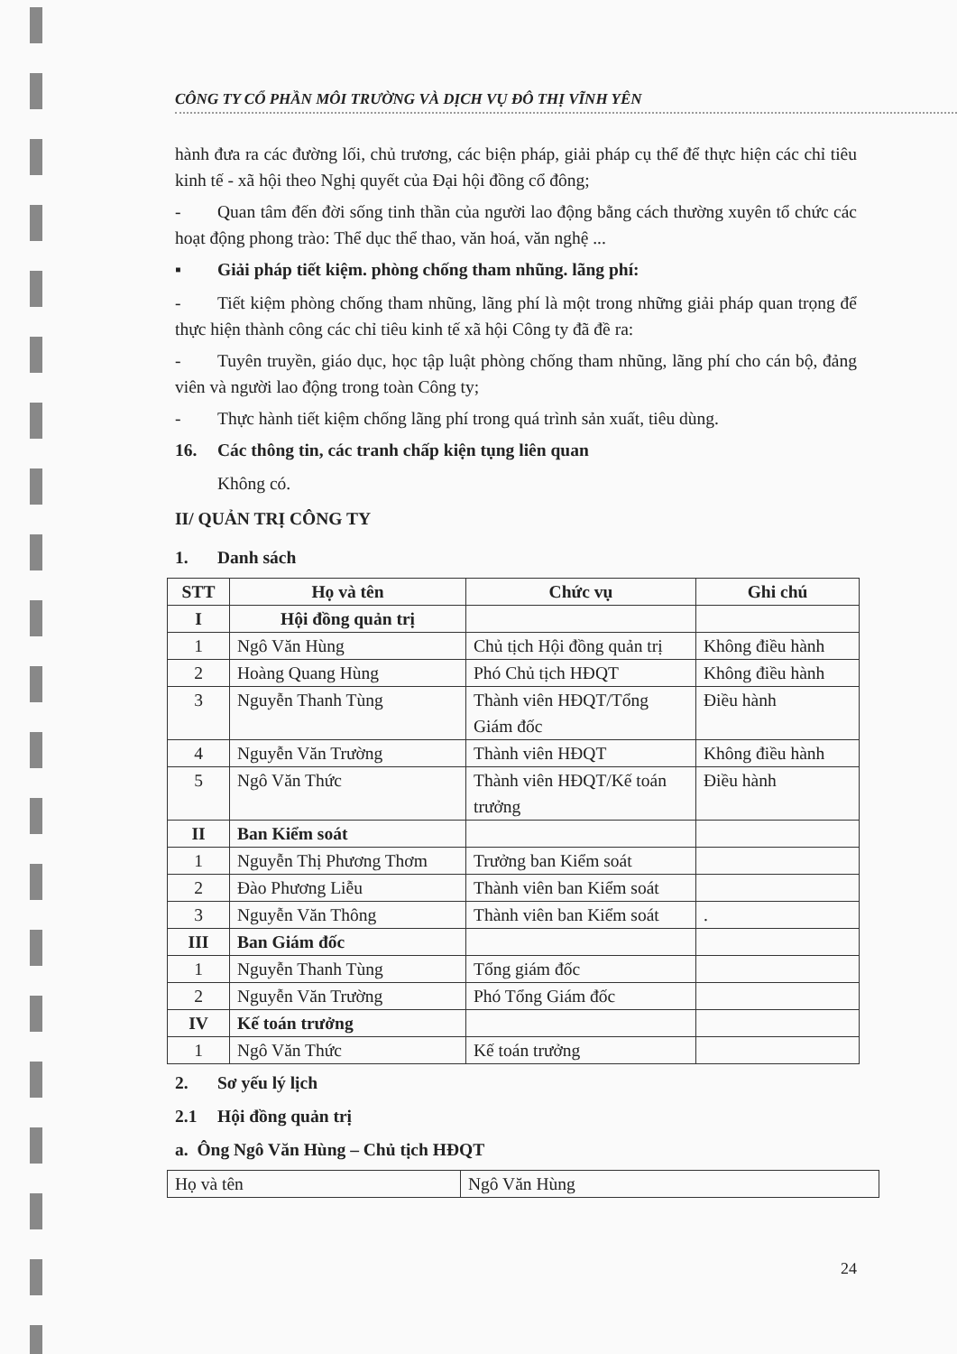CÔNG TY CỔ PHẦN MÔI TRƯỜNG VÀ DỊCH VỤ ĐÔ THỊ VĨNH YÊN
hành đưa ra các đường lối, chủ trương, các biện pháp, giải pháp cụ thể để thực hiện các chỉ tiêu kinh tế - xã hội theo Nghị quyết của Đại hội đồng cổ đông;
- Quan tâm đến đời sống tinh thần của người lao động bằng cách thường xuyên tổ chức các hoạt động phong trào: Thể dục thể thao, văn hoá, văn nghệ ...
▪ Giải pháp tiết kiệm. phòng chống tham nhũng. lãng phí:
- Tiết kiệm phòng chống tham nhũng, lãng phí là một trong những giải pháp quan trọng để thực hiện thành công các chỉ tiêu kinh tế xã hội Công ty đã đề ra:
- Tuyên truyền, giáo dục, học tập luật phòng chống tham nhũng, lãng phí cho cán bộ, đảng viên và người lao động trong toàn Công ty;
- Thực hành tiết kiệm chống lãng phí trong quá trình sản xuất, tiêu dùng.
16. Các thông tin, các tranh chấp kiện tụng liên quan
Không có.
II/ QUẢN TRỊ CÔNG TY
1. Danh sách
| STT | Họ và tên | Chức vụ | Ghi chú |
| --- | --- | --- | --- |
| I | Hội đồng quản trị | | |
| 1 | Ngô Văn Hùng | Chủ tịch Hội đồng quản trị | Không điều hành |
| 2 | Hoàng Quang Hùng | Phó Chủ tịch HĐQT | Không điều hành |
| 3 | Nguyễn Thanh Tùng | Thành viên HĐQT/Tổng Giám đốc | Điều hành |
| 4 | Nguyễn Văn Trường | Thành viên HĐQT | Không điều hành |
| 5 | Ngô Văn Thức | Thành viên HĐQT/Kế toán trưởng | Điều hành |
| II | Ban Kiểm soát | | |
| 1 | Nguyễn Thị Phương Thơm | Trưởng ban Kiểm soát | |
| 2 | Đào Phương Liễu | Thành viên ban Kiểm soát | |
| 3 | Nguyễn Văn Thông | Thành viên ban Kiểm soát | . |
| III | Ban Giám đốc | | |
| 1 | Nguyễn Thanh Tùng | Tổng giám đốc | |
| 2 | Nguyễn Văn Trường | Phó Tổng Giám đốc | |
| IV | Kế toán trưởng | | |
| 1 | Ngô Văn Thức | Kế toán trưởng | |
2. Sơ yếu lý lịch
2.1 Hội đồng quản trị
a. Ông Ngô Văn Hùng – Chủ tịch HĐQT
| Họ và tên | Ngô Văn Hùng |
24